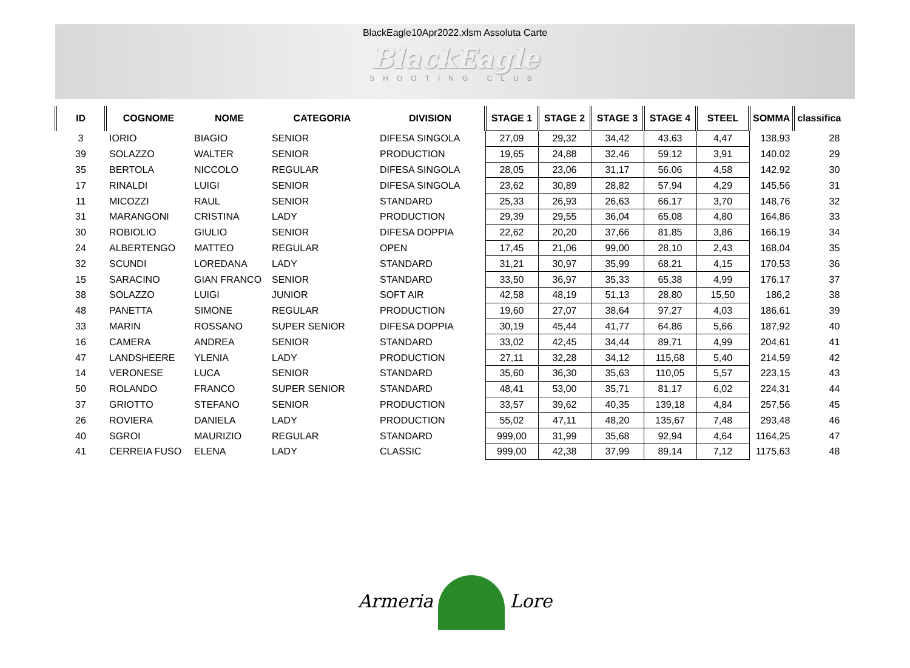BlackEagle10Apr2022.xlsm Assoluta Carte
BlackEagle
SHOOTING CLUB
| ID | COGNOME | NOME | CATEGORIA | DIVISION | STAGE 1 | STAGE 2 | STAGE 3 | STAGE 4 | STEEL | SOMMA | classifica |
| --- | --- | --- | --- | --- | --- | --- | --- | --- | --- | --- | --- |
| 3 | IORIO | BIAGIO | SENIOR | DIFESA SINGOLA | 27,09 | 29,32 | 34,42 | 43,63 | 4,47 | 138,93 | 28 |
| 39 | SOLAZZO | WALTER | SENIOR | PRODUCTION | 19,65 | 24,88 | 32,46 | 59,12 | 3,91 | 140,02 | 29 |
| 35 | BERTOLA | NICCOLO | REGULAR | DIFESA SINGOLA | 28,05 | 23,06 | 31,17 | 56,06 | 4,58 | 142,92 | 30 |
| 17 | RINALDI | LUIGI | SENIOR | DIFESA SINGOLA | 23,62 | 30,89 | 28,82 | 57,94 | 4,29 | 145,56 | 31 |
| 11 | MICOZZI | RAUL | SENIOR | STANDARD | 25,33 | 26,93 | 26,63 | 66,17 | 3,70 | 148,76 | 32 |
| 31 | MARANGONI | CRISTINA | LADY | PRODUCTION | 29,39 | 29,55 | 36,04 | 65,08 | 4,80 | 164,86 | 33 |
| 30 | ROBIOLIO | GIULIO | SENIOR | DIFESA DOPPIA | 22,62 | 20,20 | 37,66 | 81,85 | 3,86 | 166,19 | 34 |
| 24 | ALBERTENGO | MATTEO | REGULAR | OPEN | 17,45 | 21,06 | 99,00 | 28,10 | 2,43 | 168,04 | 35 |
| 32 | SCUNDI | LOREDANA | LADY | STANDARD | 31,21 | 30,97 | 35,99 | 68,21 | 4,15 | 170,53 | 36 |
| 15 | SARACINO | GIAN FRANCO | SENIOR | STANDARD | 33,50 | 36,97 | 35,33 | 65,38 | 4,99 | 176,17 | 37 |
| 38 | SOLAZZO | LUIGI | JUNIOR | SOFT AIR | 42,58 | 48,19 | 51,13 | 28,80 | 15,50 | 186,2 | 38 |
| 48 | PANETTA | SIMONE | REGULAR | PRODUCTION | 19,60 | 27,07 | 38,64 | 97,27 | 4,03 | 186,61 | 39 |
| 33 | MARIN | ROSSANO | SUPER SENIOR | DIFESA DOPPIA | 30,19 | 45,44 | 41,77 | 64,86 | 5,66 | 187,92 | 40 |
| 16 | CAMERA | ANDREA | SENIOR | STANDARD | 33,02 | 42,45 | 34,44 | 89,71 | 4,99 | 204,61 | 41 |
| 47 | LANDSHEERE | YLENIA | LADY | PRODUCTION | 27,11 | 32,28 | 34,12 | 115,68 | 5,40 | 214,59 | 42 |
| 14 | VERONESE | LUCA | SENIOR | STANDARD | 35,60 | 36,30 | 35,63 | 110,05 | 5,57 | 223,15 | 43 |
| 50 | ROLANDO | FRANCO | SUPER SENIOR | STANDARD | 48,41 | 53,00 | 35,71 | 81,17 | 6,02 | 224,31 | 44 |
| 37 | GRIOTTO | STEFANO | SENIOR | PRODUCTION | 33,57 | 39,62 | 40,35 | 139,18 | 4,84 | 257,56 | 45 |
| 26 | ROVIERA | DANIELA | LADY | PRODUCTION | 55,02 | 47,11 | 48,20 | 135,67 | 7,48 | 293,48 | 46 |
| 40 | SGROI | MAURIZIO | REGULAR | STANDARD | 999,00 | 31,99 | 35,68 | 92,94 | 4,64 | 1164,25 | 47 |
| 41 | CERREIA FUSO | ELENA | LADY | CLASSIC | 999,00 | 42,38 | 37,99 | 89,14 | 7,12 | 1175,63 | 48 |
Armeria Lore